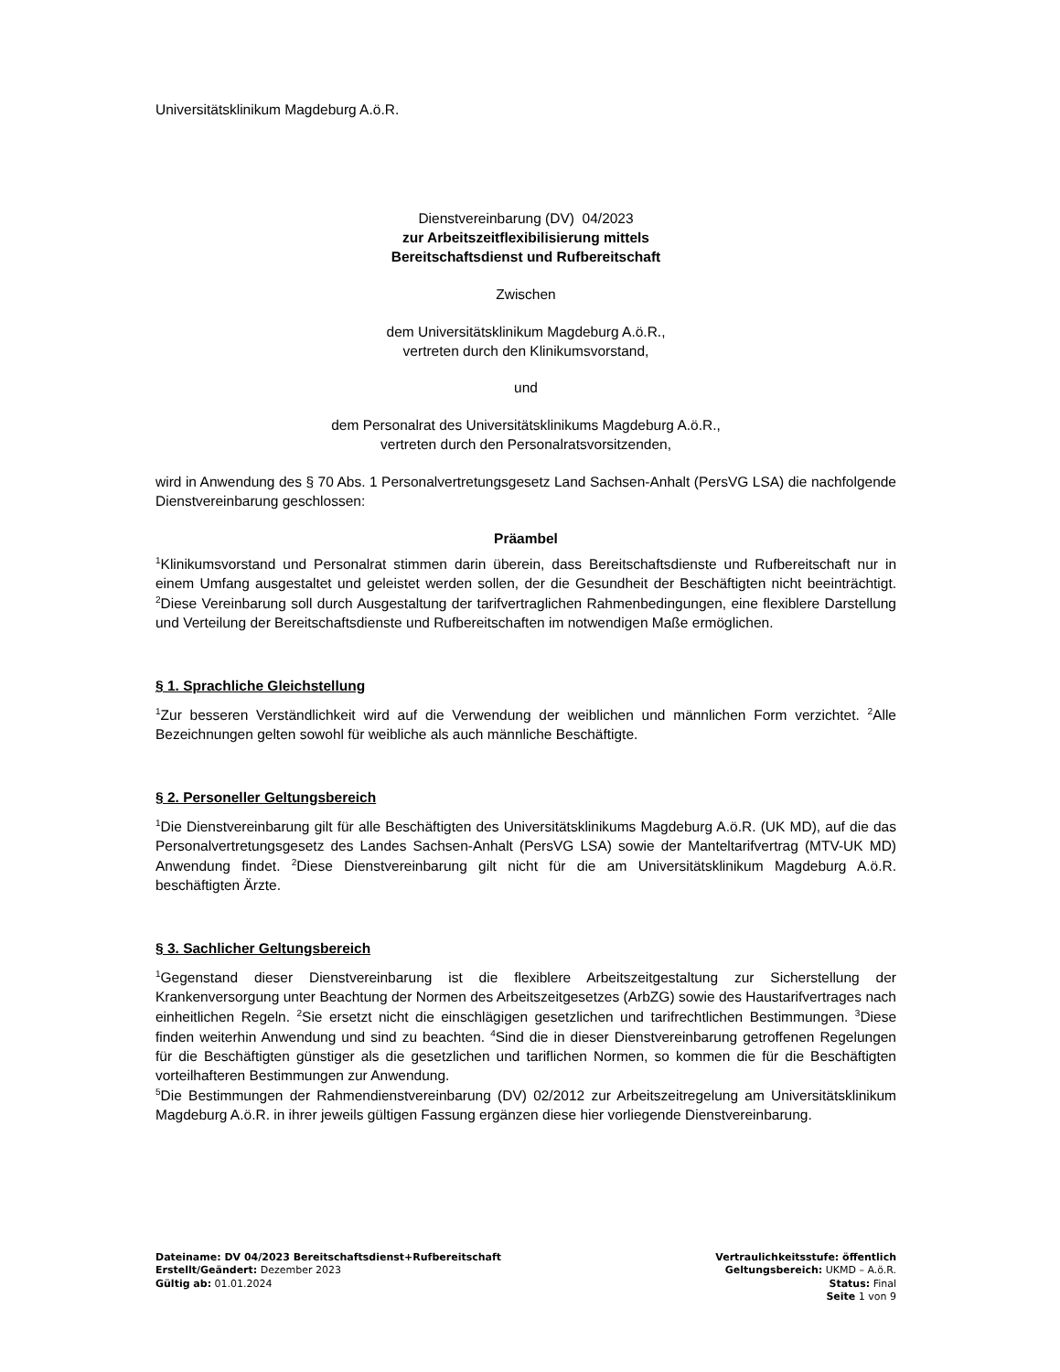Universitätsklinikum Magdeburg A.ö.R.
Dienstvereinbarung (DV) 04/2023
zur Arbeitszeitflexibilisierung mittels
Bereitschaftsdienst und Rufbereitschaft
Zwischen
dem Universitätsklinikum Magdeburg A.ö.R.,
vertreten durch den Klinikumsvorstand,
und
dem Personalrat des Universitätsklinikums Magdeburg A.ö.R.,
vertreten durch den Personalratsvorsitzenden,
wird in Anwendung des § 70 Abs. 1 Personalvertretungsgesetz Land Sachsen-Anhalt (PersVG LSA) die nachfolgende Dienstvereinbarung geschlossen:
Präambel
<sup>1</sup> Klinikumsvorstand und Personalrat stimmen darin überein, dass Bereitschaftsdienste und Rufbereitschaft nur in einem Umfang ausgestaltet und geleistet werden sollen, der die Gesundheit der Beschäftigten nicht beeinträchtigt. <sup>2</sup>Diese Vereinbarung soll durch Ausgestaltung der tarifvertraglichen Rahmenbedingungen, eine flexiblere Darstellung und Verteilung der Bereitschaftsdienste und Rufbereitschaften im notwendigen Maße ermöglichen.
§ 1. Sprachliche Gleichstellung
<sup>1</sup> Zur besseren Verständlichkeit wird auf die Verwendung der weiblichen und männlichen Form verzichtet. <sup>2</sup>Alle Bezeichnungen gelten sowohl für weibliche als auch männliche Beschäftigte.
§ 2. Personeller Geltungsbereich
<sup>1</sup> Die Dienstvereinbarung gilt für alle Beschäftigten des Universitätsklinikums Magdeburg A.ö.R. (UK MD), auf die das Personalvertretungsgesetz des Landes Sachsen-Anhalt (PersVG LSA) sowie der Manteltarifvertrag (MTV-UK MD) Anwendung findet. <sup>2</sup>Diese Dienstvereinbarung gilt nicht für die am Universitätsklinikum Magdeburg A.ö.R. beschäftigten Ärzte.
§ 3. Sachlicher Geltungsbereich
<sup>1</sup> Gegenstand dieser Dienstvereinbarung ist die flexiblere Arbeitszeitgestaltung zur Sicherstellung der Krankenversorgung unter Beachtung der Normen des Arbeitszeitgesetzes (ArbZG) sowie des Haustarifvertrages nach einheitlichen Regeln. <sup>2</sup>Sie ersetzt nicht die einschlägigen gesetzlichen und tarifrechtlichen Bestimmungen. <sup>3</sup>Diese finden weiterhin Anwendung und sind zu beachten. <sup>4</sup>Sind die in dieser Dienstvereinbarung getroffenen Regelungen für die Beschäftigten günstiger als die gesetzlichen und tariflichen Normen, so kommen die für die Beschäftigten vorteilhafteren Bestimmungen zur Anwendung.
<sup>5</sup> Die Bestimmungen der Rahmendienstvereinbarung (DV) 02/2012 zur Arbeitszeitregelung am Universitätsklinikum Magdeburg A.ö.R. in ihrer jeweils gültigen Fassung ergänzen diese hier vorliegende Dienstvereinbarung.
Dateiname: DV 04/2023 Bereitschaftsdienst+Rufbereitschaft
Erstellt/Geändert: Dezember 2023
Gültig ab: 01.01.2024
Vertraulichkeitsstufe: öffentlich
Geltungsbereich: UKMD – A.ö.R.
Status: Final
Seite 1 von 9